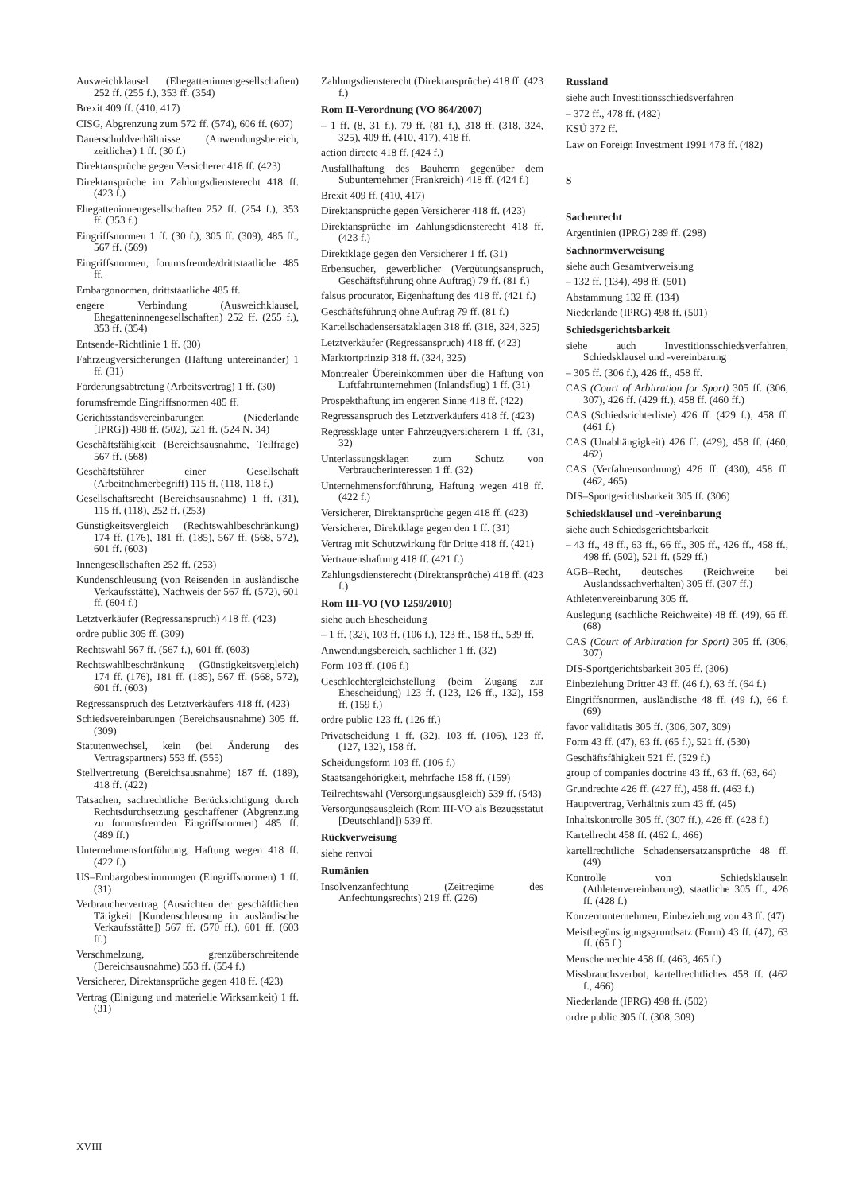Ausweichklausel (Ehegatteninnengesellschaften) 252 ff. (255 f.), 353 ff. (354)
Brexit 409 ff. (410, 417)
CISG, Abgrenzung zum 572 ff. (574), 606 ff. (607)
Dauerschuldverhältnisse (Anwendungsbereich, zeitlicher) 1 ff. (30 f.)
Direktansprüche gegen Versicherer 418 ff. (423)
Direktansprüche im Zahlungsdiensterecht 418 ff. (423 f.)
Ehegatteninnengesellschaften 252 ff. (254 f.), 353 ff. (353 f.)
Eingriffsnormen 1 ff. (30 f.), 305 ff. (309), 485 ff., 567 ff. (569)
Eingriffsnormen, forumsfremde/drittstaatliche 485 ff.
Embargonormen, drittstaatliche 485 ff.
engere Verbindung (Ausweichklausel, Ehegatteninnengesellschaften) 252 ff. (255 f.), 353 ff. (354)
Entsende-Richtlinie 1 ff. (30)
Fahrzeugversicherungen (Haftung untereinander) 1 ff. (31)
Forderungsabtretung (Arbeitsvertrag) 1 ff. (30)
forumsfremde Eingriffsnormen 485 ff.
Gerichtsstandsvereinbarungen (Niederlande [IPRG]) 498 ff. (502), 521 ff. (524 N. 34)
Geschäftsfähigkeit (Bereichsausnahme, Teilfrage) 567 ff. (568)
Geschäftsführer einer Gesellschaft (Arbeitnehmerbegriff) 115 ff. (118, 118 f.)
Gesellschaftsrecht (Bereichsausnahme) 1 ff. (31), 115 ff. (118), 252 ff. (253)
Günstigkeitsvergleich (Rechtswahlbeschränkung) 174 ff. (176), 181 ff. (185), 567 ff. (568, 572), 601 ff. (603)
Innengesellschaften 252 ff. (253)
Kundenschleusung (von Reisenden in ausländische Verkaufsstätte), Nachweis der 567 ff. (572), 601 ff. (604 f.)
Letztverkäufer (Regressanspruch) 418 ff. (423)
ordre public 305 ff. (309)
Rechtswahl 567 ff. (567 f.), 601 ff. (603)
Rechtswahlbeschränkung (Günstigkeitsvergleich) 174 ff. (176), 181 ff. (185), 567 ff. (568, 572), 601 ff. (603)
Regressanspruch des Letztverkäufers 418 ff. (423)
Schiedsvereinbarungen (Bereichsausnahme) 305 ff. (309)
Statutenwechsel, kein (bei Änderung des Vertragspartners) 553 ff. (555)
Stellvertretung (Bereichsausnahme) 187 ff. (189), 418 ff. (422)
Tatsachen, sachrechtliche Berücksichtigung durch Rechtsdurchsetzung geschaffener (Abgrenzung zu forumsfremden Eingriffsnormen) 485 ff. (489 ff.)
Unternehmensfortführung, Haftung wegen 418 ff. (422 f.)
US–Embargobestimmungen (Eingriffsnormen) 1 ff. (31)
Verbrauchervertrag (Ausrichten der geschäftlichen Tätigkeit [Kundenschleusung in ausländische Verkaufsstätte]) 567 ff. (570 ff.), 601 ff. (603 ff.)
Verschmelzung, grenzüberschreitende (Bereichsausnahme) 553 ff. (554 f.)
Versicherer, Direktansprüche gegen 418 ff. (423)
Vertrag (Einigung und materielle Wirksamkeit) 1 ff. (31)
Zahlungsdiensterecht (Direktansprüche) 418 ff. (423 f.)
Rom II-Verordnung (VO 864/2007)
– 1 ff. (8, 31 f.), 79 ff. (81 f.), 318 ff. (318, 324, 325), 409 ff. (410, 417), 418 ff.
action directe 418 ff. (424 f.)
Ausfallhaftung des Bauherrn gegenüber dem Subunternehmer (Frankreich) 418 ff. (424 f.)
Brexit 409 ff. (410, 417)
Direktansprüche gegen Versicherer 418 ff. (423)
Direktansprüche im Zahlungsdiensterecht 418 ff. (423 f.)
Direktklage gegen den Versicherer 1 ff. (31)
Erbensucher, gewerblicher (Vergütungsanspruch, Geschäftsführung ohne Auftrag) 79 ff. (81 f.)
falsus procurator, Eigenhaftung des 418 ff. (421 f.)
Geschäftsführung ohne Auftrag 79 ff. (81 f.)
Kartellschadensersatzklagen 318 ff. (318, 324, 325)
Letztverkäufer (Regressanspruch) 418 ff. (423)
Marktortprinzip 318 ff. (324, 325)
Montrealer Übereinkommen über die Haftung von Luftfahrtunternehmen (Inlandsflug) 1 ff. (31)
Prospekthaftung im engeren Sinne 418 ff. (422)
Regressanspruch des Letztverkäufers 418 ff. (423)
Regressklage unter Fahrzeugversicherern 1 ff. (31, 32)
Unterlassungsklagen zum Schutz von Verbraucherinteressen 1 ff. (32)
Unternehmensfortführung, Haftung wegen 418 ff. (422 f.)
Versicherer, Direktansprüche gegen 418 ff. (423)
Versicherer, Direktklage gegen den 1 ff. (31)
Vertrag mit Schutzwirkung für Dritte 418 ff. (421)
Vertrauenshaftung 418 ff. (421 f.)
Zahlungsdiensterecht (Direktansprüche) 418 ff. (423 f.)
Rom III-VO (VO 1259/2010)
siehe auch Ehescheidung
– 1 ff. (32), 103 ff. (106 f.), 123 ff., 158 ff., 539 ff.
Anwendungsbereich, sachlicher 1 ff. (32)
Form 103 ff. (106 f.)
Geschlechtergleichstellung (beim Zugang zur Ehescheidung) 123 ff. (123, 126 ff., 132), 158 ff. (159 f.)
ordre public 123 ff. (126 ff.)
Privatscheidung 1 ff. (32), 103 ff. (106), 123 ff. (127, 132), 158 ff.
Scheidungsform 103 ff. (106 f.)
Staatsangehörigkeit, mehrfache 158 ff. (159)
Teilrechtswahl (Versorgungsausgleich) 539 ff. (543)
Versorgungsausgleich (Rom III-VO als Bezugsstatut [Deutschland]) 539 ff.
Rückverweisung
siehe renvoi
Rumänien
Insolvenzanfechtung (Zeitregime des Anfechtungsrechts) 219 ff. (226)
Russland
siehe auch Investitionsschiedsverfahren
– 372 ff., 478 ff. (482)
KSÜ 372 ff.
Law on Foreign Investment 1991 478 ff. (482)
S
Sachenrecht
Argentinien (IPRG) 289 ff. (298)
Sachnormverweisung
siehe auch Gesamtverweisung
– 132 ff. (134), 498 ff. (501)
Abstammung 132 ff. (134)
Niederlande (IPRG) 498 ff. (501)
Schiedsgerichtsbarkeit
siehe auch Investitionsschiedsverfahren, Schiedsklausel und -vereinbarung
– 305 ff. (306 f.), 426 ff., 458 ff.
CAS (Court of Arbitration for Sport) 305 ff. (306, 307), 426 ff. (429 ff.), 458 ff. (460 ff.)
CAS (Schiedsrichterliste) 426 ff. (429 f.), 458 ff. (461 f.)
CAS (Unabhängigkeit) 426 ff. (429), 458 ff. (460, 462)
CAS (Verfahrensordnung) 426 ff. (430), 458 ff. (462, 465)
DIS–Sportgerichtsbarkeit 305 ff. (306)
Schiedsklausel und -vereinbarung
siehe auch Schiedsgerichtsbarkeit
– 43 ff., 48 ff., 63 ff., 66 ff., 305 ff., 426 ff., 458 ff., 498 ff. (502), 521 ff. (529 ff.)
AGB–Recht, deutsches (Reichweite bei Auslandssachverhalten) 305 ff. (307 ff.)
Athletenvereinbarung 305 ff.
Auslegung (sachliche Reichweite) 48 ff. (49), 66 ff. (68)
CAS (Court of Arbitration for Sport) 305 ff. (306, 307)
DIS-Sportgerichtsbarkeit 305 ff. (306)
Einbeziehung Dritter 43 ff. (46 f.), 63 ff. (64 f.)
Eingriffsnormen, ausländische 48 ff. (49 f.), 66 f. (69)
favor validitatis 305 ff. (306, 307, 309)
Form 43 ff. (47), 63 ff. (65 f.), 521 ff. (530)
Geschäftsfähigkeit 521 ff. (529 f.)
group of companies doctrine 43 ff., 63 ff. (63, 64)
Grundrechte 426 ff. (427 ff.), 458 ff. (463 f.)
Hauptvertrag, Verhältnis zum 43 ff. (45)
Inhaltskontrolle 305 ff. (307 ff.), 426 ff. (428 f.)
Kartellrecht 458 ff. (462 f., 466)
kartellrechtliche Schadensersatzansprüche 48 ff. (49)
Kontrolle von Schiedsklauseln (Athletenvereinbarung), staatliche 305 ff., 426 ff. (428 f.)
Konzernunternehmen, Einbeziehung von 43 ff. (47)
Meistbegünstigungsgrundsatz (Form) 43 ff. (47), 63 ff. (65 f.)
Menschenrechte 458 ff. (463, 465 f.)
Missbrauchsverbot, kartellrechtliches 458 ff. (462 f., 466)
Niederlande (IPRG) 498 ff. (502)
ordre public 305 ff. (308, 309)
XVIII